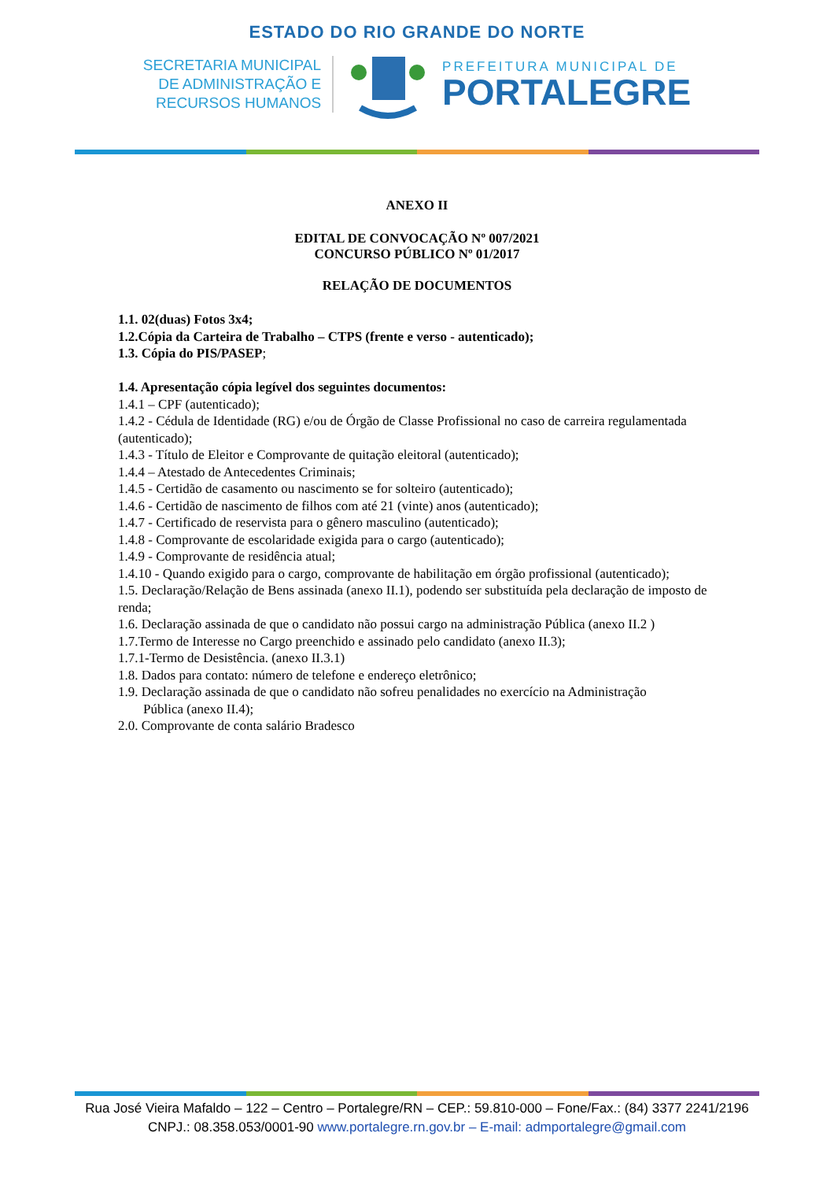ESTADO DO RIO GRANDE DO NORTE
SECRETARIA MUNICIPAL
DE ADMINISTRAÇÃO E
RECURSOS HUMANOS
PREFEITURA MUNICIPAL DE
PORTALEGRE
ANEXO II
EDITAL DE CONVOCAÇÃO Nº 007/2021
CONCURSO PÚBLICO Nº 01/2017
RELAÇÃO DE DOCUMENTOS
1.1. 02(duas) Fotos 3x4;
1.2.Cópia da Carteira de Trabalho – CTPS (frente e verso - autenticado);
1.3. Cópia do PIS/PASEP;
1.4. Apresentação cópia legível dos seguintes documentos:
1.4.1 – CPF (autenticado);
1.4.2 - Cédula de Identidade (RG) e/ou de Órgão de Classe Profissional no caso de carreira regulamentada (autenticado);
1.4.3 - Título de Eleitor e Comprovante de quitação eleitoral (autenticado);
1.4.4 – Atestado de Antecedentes Criminais;
1.4.5 - Certidão de casamento ou nascimento se for solteiro (autenticado);
1.4.6 - Certidão de nascimento de filhos com até 21 (vinte) anos (autenticado);
1.4.7 - Certificado de reservista para o gênero masculino (autenticado);
1.4.8 - Comprovante de escolaridade exigida para o cargo (autenticado);
1.4.9 - Comprovante de residência atual;
1.4.10 - Quando exigido para o cargo, comprovante de habilitação em órgão profissional (autenticado);
1.5. Declaração/Relação de Bens assinada (anexo II.1), podendo ser substituída pela declaração de imposto de renda;
1.6. Declaração assinada de que o candidato não possui cargo na administração Pública (anexo II.2 )
1.7.Termo de Interesse no Cargo preenchido e assinado pelo candidato (anexo II.3);
1.7.1-Termo de Desistência. (anexo II.3.1)
1.8. Dados para contato: número de telefone e endereço eletrônico;
1.9. Declaração assinada de que o candidato não sofreu penalidades no exercício na Administração
Pública (anexo II.4);
2.0. Comprovante de conta salário Bradesco
Rua José Vieira Mafaldo – 122 – Centro – Portalegre/RN – CEP.: 59.810-000 – Fone/Fax.: (84) 3377 2241/2196
CNPJ.: 08.358.053/0001-90 www.portalegre.rn.gov.br – E-mail: admportalegre@gmail.com